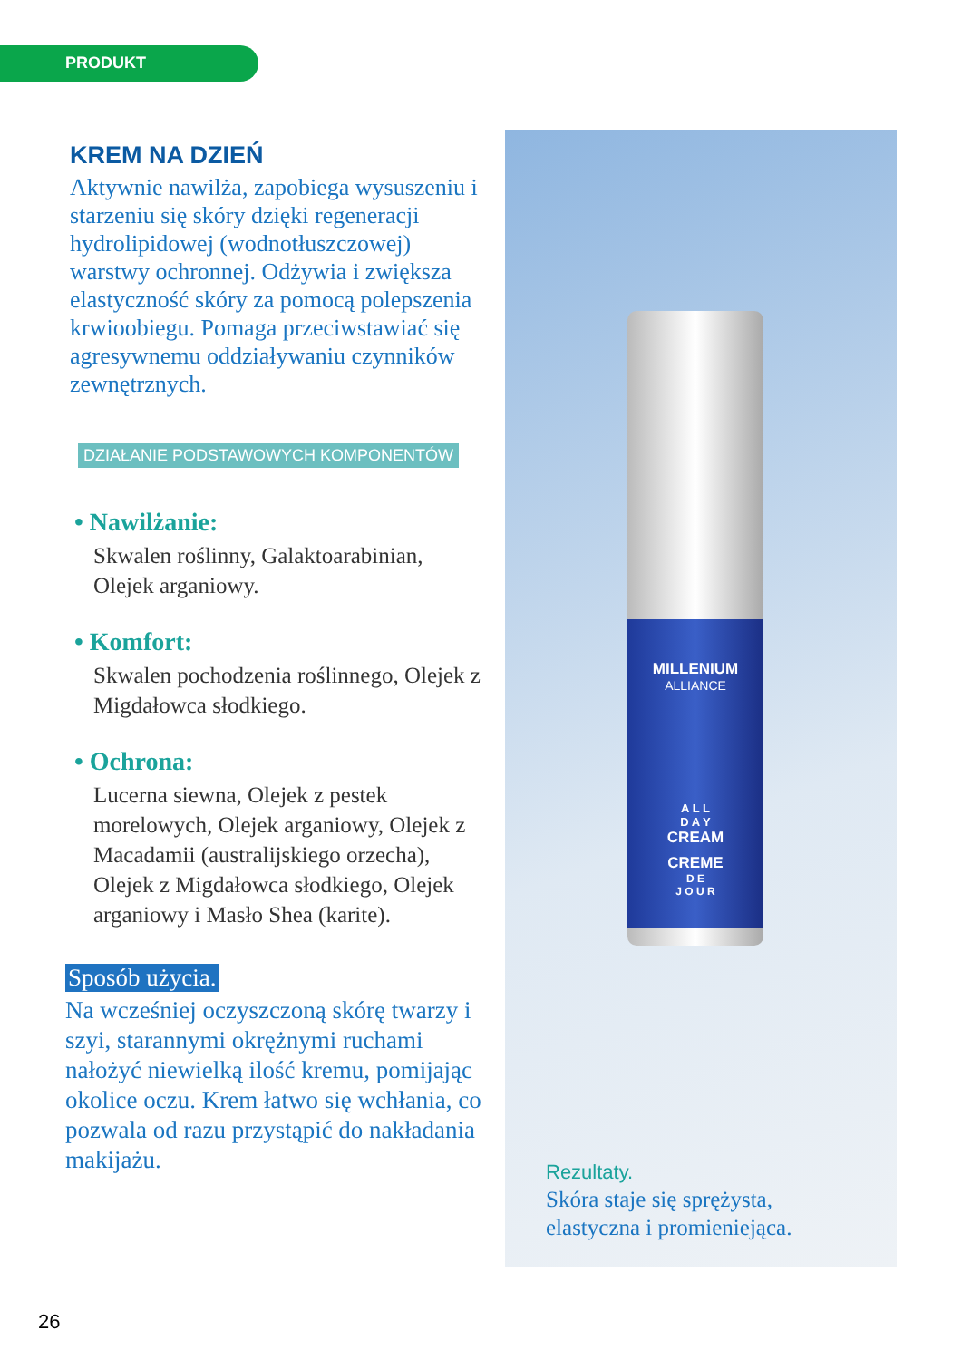PRODUKT
KREM NA DZIEŃ
Aktywnie nawilża, zapobiega wysuszeniu i starzeniu się skóry dzięki regeneracji hydrolipidowej (wodnotłuszczowej) warstwy ochronnej. Odżywia i zwiększa elastyczność skóry za pomocą polepszenia krwioobiegu. Pomaga przeciwstawiać się agresywnemu oddziaływaniu czynników zewnętrznych.
DZIAŁANIE PODSTAWOWYCH KOMPONENTÓW
• Nawilżanie:
Skwalen roślinny, Galaktoarabinian, Olejek arganiowy.
• Komfort:
Skwalen pochodzenia roślinnego, Olejek z Migdałowca słodkiego.
• Ochrona:
Lucerna siewna, Olejek z pestek morelowych, Olejek arganiowy, Olejek z Macadamii (australijskiego orzecha), Olejek z Migdałowca słodkiego, Olejek arganiowy i Masło Shea (karite).
Sposób użycia.
Na wcześniej oczyszczoną skórę twarzy i szyi, starannymi okrężnymi ruchami nałożyć niewielką ilość kremu, pomijając okolice oczu. Krem łatwo się wchłania, co pozwala od razu przystąpić do nakładania makijażu.
MILLENIUM
ALLIANCE
A L L
D A Y
CREAM
CREME
D E
J O U R
Rezultaty.
Skóra staje się sprężysta,
elastyczna i promieniejąca.
26